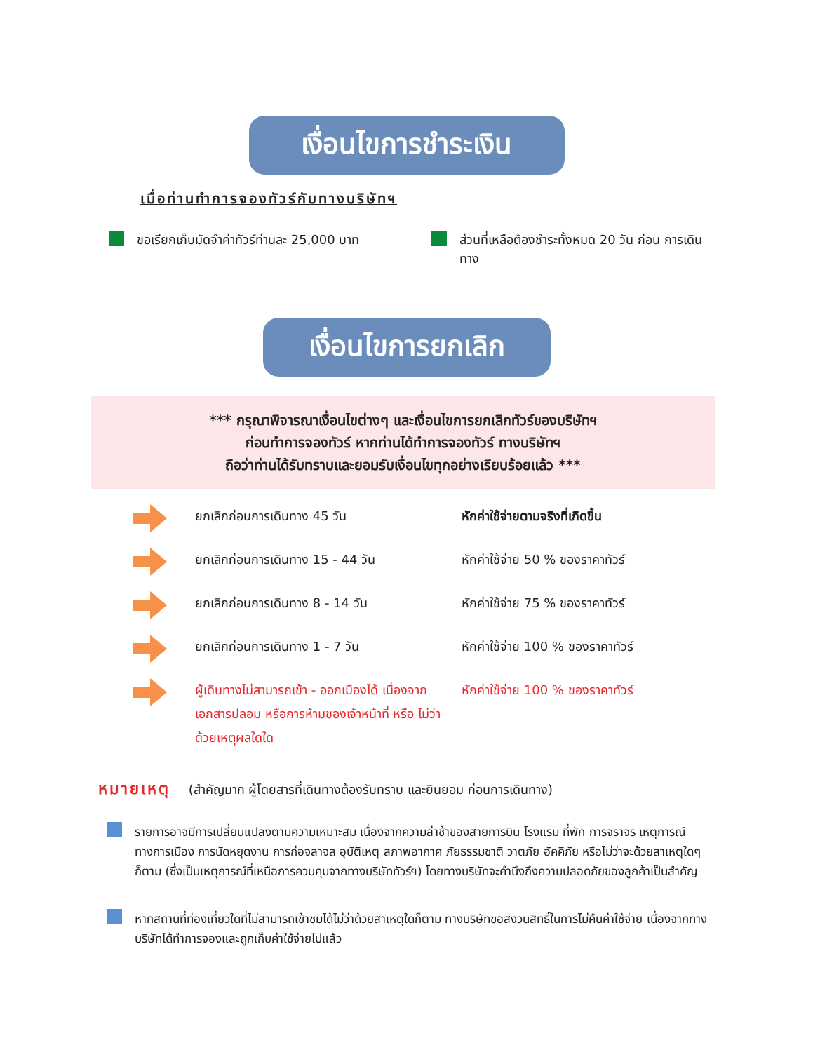เงื่อนไขการชำระเงิน
เมื่อท่านทำการจองทัวร์กับทางบริษัทฯ
ขอเรียกเก็บมัดจำค่าทัวร์ท่านละ 25,000 บาท ส่วนที่เหลือต้องชำระทั้งหมด 20 วัน ก่อน การเดินทาง
เงื่อนไขการยกเลิก
*** กรุณาพิจารณาเงื่อนไขต่างๆ และเงื่อนไขการยกเลิกทัวร์ของบริษัทฯ
ก่อนทำการจองทัวร์ หากท่านได้ทำการจองทัวร์ ทางบริษัทฯ
ถือว่าท่านได้รับทราบและยอมรับเงื่อนไขทุกอย่างเรียบร้อยแล้ว ***
ยกเลิกก่อนการเดินทาง 45 วัน หักค่าใช้จ่ายตามจริงที่เกิดขึ้น
ยกเลิกก่อนการเดินทาง 15 - 44 วัน หักค่าใช้จ่าย 50 % ของราคาทัวร์
ยกเลิกก่อนการเดินทาง 8 - 14 วัน หักค่าใช้จ่าย 75 % ของราคาทัวร์
ยกเลิกก่อนการเดินทาง 1 - 7 วัน หักค่าใช้จ่าย 100 % ของราคาทัวร์
ผู้เดินทางไม่สามารถเข้า - ออกเมืองได้ เนื่องจากเอกสารปลอม หรือการห้ามของเจ้าหน้าที่ หรือ ไม่ว่าด้วยเหตุผลใดใด หักค่าใช้จ่าย 100 % ของราคาทัวร์
หมายเหตุ (สำคัญมาก ผู้โดยสารที่เดินทางต้องรับทราบ และยินยอม ก่อนการเดินทาง)
รายการอาจมีการเปลี่ยนแปลงตามความเหมาะสม เนื่องจากความล่าช้าของสายการบิน โรงแรม ที่พัก การจราจร เหตุการณ์ทางการเมือง การนัดหยุดงาน การก่อจลาจล อุบัติเหตุ สภาพอากาศ ภัยธรรมชาติ วาตภัย อัคคีภัย หรือไม่ว่าจะด้วยสาเหตุใดๆ ก็ตาม (ซึ่งเป็นเหตุการณ์ที่เหนือการควบคุมจากทางบริษัททัวร์ฯ) โดยทางบริษัทจะคำนึงถึงความปลอดภัยของลูกค้าเป็นสำคัญ
หากสถานที่ท่องเที่ยวใดที่ไม่สามารถเข้าชมได้ไม่ว่าด้วยสาเหตุใดก็ตาม ทางบริษัทขอสงวนสิทธิ์ในการไม่คืนค่าใช้จ่าย เนื่องจากทางบริษัทได้ทำการจองและถูกเก็บค่าใช้จ่ายไปแล้ว